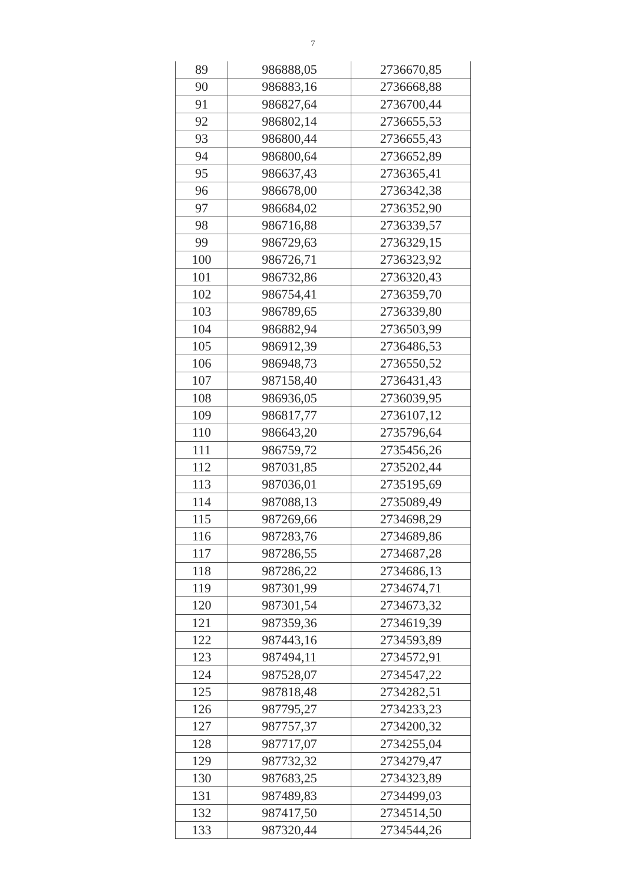7
| 89 | 986888,05 | 2736670,85 |
| 90 | 986883,16 | 2736668,88 |
| 91 | 986827,64 | 2736700,44 |
| 92 | 986802,14 | 2736655,53 |
| 93 | 986800,44 | 2736655,43 |
| 94 | 986800,64 | 2736652,89 |
| 95 | 986637,43 | 2736365,41 |
| 96 | 986678,00 | 2736342,38 |
| 97 | 986684,02 | 2736352,90 |
| 98 | 986716,88 | 2736339,57 |
| 99 | 986729,63 | 2736329,15 |
| 100 | 986726,71 | 2736323,92 |
| 101 | 986732,86 | 2736320,43 |
| 102 | 986754,41 | 2736359,70 |
| 103 | 986789,65 | 2736339,80 |
| 104 | 986882,94 | 2736503,99 |
| 105 | 986912,39 | 2736486,53 |
| 106 | 986948,73 | 2736550,52 |
| 107 | 987158,40 | 2736431,43 |
| 108 | 986936,05 | 2736039,95 |
| 109 | 986817,77 | 2736107,12 |
| 110 | 986643,20 | 2735796,64 |
| 111 | 986759,72 | 2735456,26 |
| 112 | 987031,85 | 2735202,44 |
| 113 | 987036,01 | 2735195,69 |
| 114 | 987088,13 | 2735089,49 |
| 115 | 987269,66 | 2734698,29 |
| 116 | 987283,76 | 2734689,86 |
| 117 | 987286,55 | 2734687,28 |
| 118 | 987286,22 | 2734686,13 |
| 119 | 987301,99 | 2734674,71 |
| 120 | 987301,54 | 2734673,32 |
| 121 | 987359,36 | 2734619,39 |
| 122 | 987443,16 | 2734593,89 |
| 123 | 987494,11 | 2734572,91 |
| 124 | 987528,07 | 2734547,22 |
| 125 | 987818,48 | 2734282,51 |
| 126 | 987795,27 | 2734233,23 |
| 127 | 987757,37 | 2734200,32 |
| 128 | 987717,07 | 2734255,04 |
| 129 | 987732,32 | 2734279,47 |
| 130 | 987683,25 | 2734323,89 |
| 131 | 987489,83 | 2734499,03 |
| 132 | 987417,50 | 2734514,50 |
| 133 | 987320,44 | 2734544,26 |